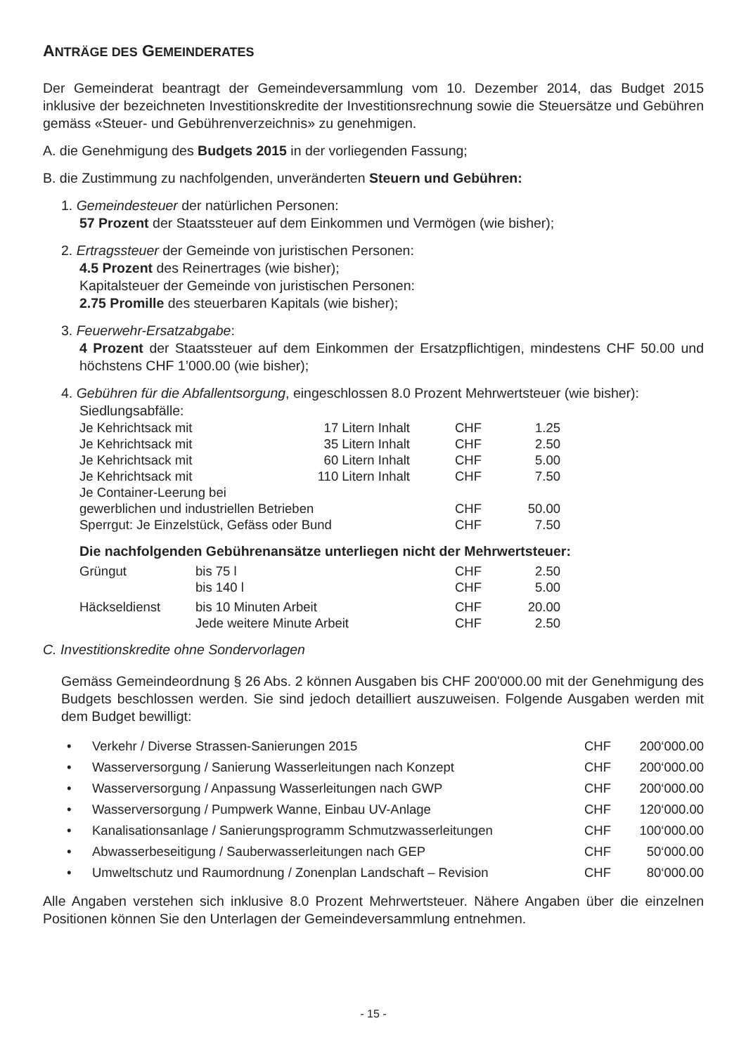ANTRÄGE DES GEMEINDERATES
Der Gemeinderat beantragt der Gemeindeversammlung vom 10. Dezember 2014, das Budget 2015 inklusive der bezeichneten Investitionskredite der Investitionsrechnung sowie die Steuersätze und Gebühren gemäss «Steuer- und Gebührenverzeichnis» zu genehmigen.
A. die Genehmigung des Budgets 2015 in der vorliegenden Fassung;
B. die Zustimmung zu nachfolgenden, unveränderten Steuern und Gebühren:
1. Gemeindesteuer der natürlichen Personen:
57 Prozent der Staatssteuer auf dem Einkommen und Vermögen (wie bisher);
2. Ertragssteuer der Gemeinde von juristischen Personen:
4.5 Prozent des Reinertrages (wie bisher);
Kapitalsteuer der Gemeinde von juristischen Personen:
2.75 Promille des steuerbaren Kapitals (wie bisher);
3. Feuerwehr-Ersatzabgabe:
4 Prozent der Staatssteuer auf dem Einkommen der Ersatzpflichtigen, mindestens CHF 50.00 und höchstens CHF 1’000.00 (wie bisher);
4. Gebühren für die Abfallentsorgung, eingeschlossen 8.0 Prozent Mehrwertsteuer (wie bisher):
Siedlungsabfälle:
| Je Kehrichtsack mit | 17 Litern Inhalt | CHF | 1.25 |
| Je Kehrichtsack mit | 35 Litern Inhalt | CHF | 2.50 |
| Je Kehrichtsack mit | 60 Litern Inhalt | CHF | 5.00 |
| Je Kehrichtsack mit | 110 Litern Inhalt | CHF | 7.50 |
| Je Container-Leerung bei | | | |
| gewerblichen und industriellen Betrieben | | CHF | 50.00 |
| Sperrgut: Je Einzelstück, Gefäss oder Bund | | CHF | 7.50 |
Die nachfolgenden Gebührenansätze unterliegen nicht der Mehrwertsteuer:
| Grüngut | bis 75 l | CHF | 2.50 |
| | bis 140 l | CHF | 5.00 |
| Häckseldienst | bis 10 Minuten Arbeit | CHF | 20.00 |
| | Jede weitere Minute Arbeit | CHF | 2.50 |
C. Investitionskredite ohne Sondervorlagen
Gemäss Gemeindeordnung § 26 Abs. 2 können Ausgaben bis CHF 200'000.00 mit der Genehmigung des Budgets beschlossen werden. Sie sind jedoch detailliert auszuweisen. Folgende Ausgaben werden mit dem Budget bewilligt:
• Verkehr / Diverse Strassen-Sanierungen 2015 CHF 200‘000.00
• Wasserversorgung / Sanierung Wasserleitungen nach Konzept CHF 200‘000.00
• Wasserversorgung / Anpassung Wasserleitungen nach GWP CHF 200‘000.00
• Wasserversorgung / Pumpwerk Wanne, Einbau UV-Anlage CHF 120‘000.00
• Kanalisationsanlage / Sanierungsprogramm Schmutzwasserleitungen CHF 100‘000.00
• Abwasserbeseitigung / Sauberwasserleitungen nach GEP CHF 50‘000.00
• Umweltschutz und Raumordnung / Zonenplan Landschaft – Revision CHF 80‘000.00
Alle Angaben verstehen sich inklusive 8.0 Prozent Mehrwertsteuer. Nähere Angaben über die einzelnen Positionen können Sie den Unterlagen der Gemeindeversammlung entnehmen.
- 15 -